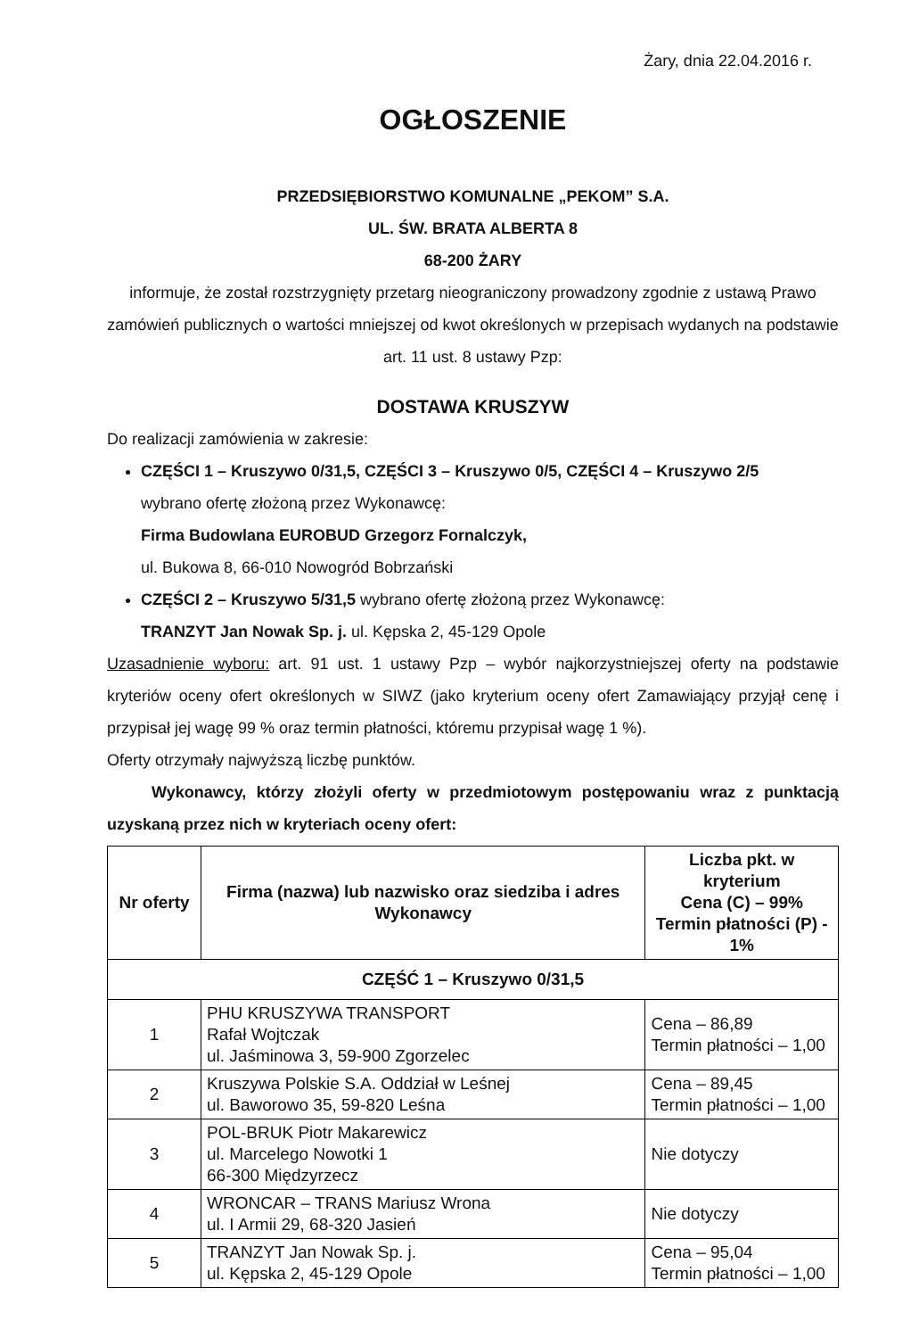Żary, dnia 22.04.2016 r.
OGŁOSZENIE
PRZEDSIĘBIORSTWO KOMUNALNE „PEKOM” S.A.
UL. ŚW. BRATA ALBERTA 8
68-200 ŻARY
informuje, że został rozstrzygnięty przetarg nieograniczony prowadzony zgodnie z ustawą Prawo zamówień publicznych o wartości mniejszej od kwot określonych w przepisach wydanych na podstawie art. 11 ust. 8 ustawy Pzp:
DOSTAWA KRUSZYW
Do realizacji zamówienia w zakresie:
CZĘŚCI 1 – Kruszywo 0/31,5, CZĘŚCI 3 – Kruszywo 0/5, CZĘŚCI 4 – Kruszywo 2/5
wybrano ofertę złożoną przez Wykonawcę:
Firma Budowlana EUROBUD Grzegorz Fornalczyk,
ul. Bukowa 8, 66-010 Nowogród Bobrzański
CZĘŚCI 2 – Kruszywo 5/31,5 wybrano ofertę złożoną przez Wykonawcę:
TRANZYT Jan Nowak Sp. j. ul. Kępska 2, 45-129 Opole
Uzasadnienie wyboru: art. 91 ust. 1 ustawy Pzp – wybór najkorzystniejszej oferty na podstawie kryteriów oceny ofert określonych w SIWZ (jako kryterium oceny ofert Zamawiający przyjął cenę i przypisał jej wagę 99 % oraz termin płatności, któremu przypisał wagę 1 %).
Oferty otrzymały najwyższą liczbę punktów.
Wykonawcy, którzy złożyli oferty w przedmiotowym postępowaniu wraz z punktacją uzyskaną przez nich w kryteriach oceny ofert:
| Nr oferty | Firma (nazwa) lub nazwisko oraz siedziba i adres Wykonawcy | Liczba pkt. w kryterium Cena (C) – 99% Termin płatności (P) - 1% |
| --- | --- | --- |
| CZĘŚĆ 1 – Kruszywo 0/31,5 | | |
| 1 | PHU KRUSZYWA TRANSPORT Rafał Wojtczak ul. Jaśminowa 3, 59-900 Zgorzelec | Cena – 86,89 Termin płatności – 1,00 |
| 2 | Kruszywa Polskie S.A. Oddział w Leśnej ul. Baworowo 35, 59-820 Leśna | Cena – 89,45 Termin płatności – 1,00 |
| 3 | POL-BRUK Piotr Makarewicz ul. Marcelego Nowotki 1 66-300 Międzyrzecz | Nie dotyczy |
| 4 | WRONCAR – TRANS Mariusz Wrona ul. I Armii 29, 68-320 Jasień | Nie dotyczy |
| 5 | TRANZYT Jan Nowak Sp. j. ul. Kępska 2, 45-129 Opole | Cena – 95,04 Termin płatności – 1,00 |